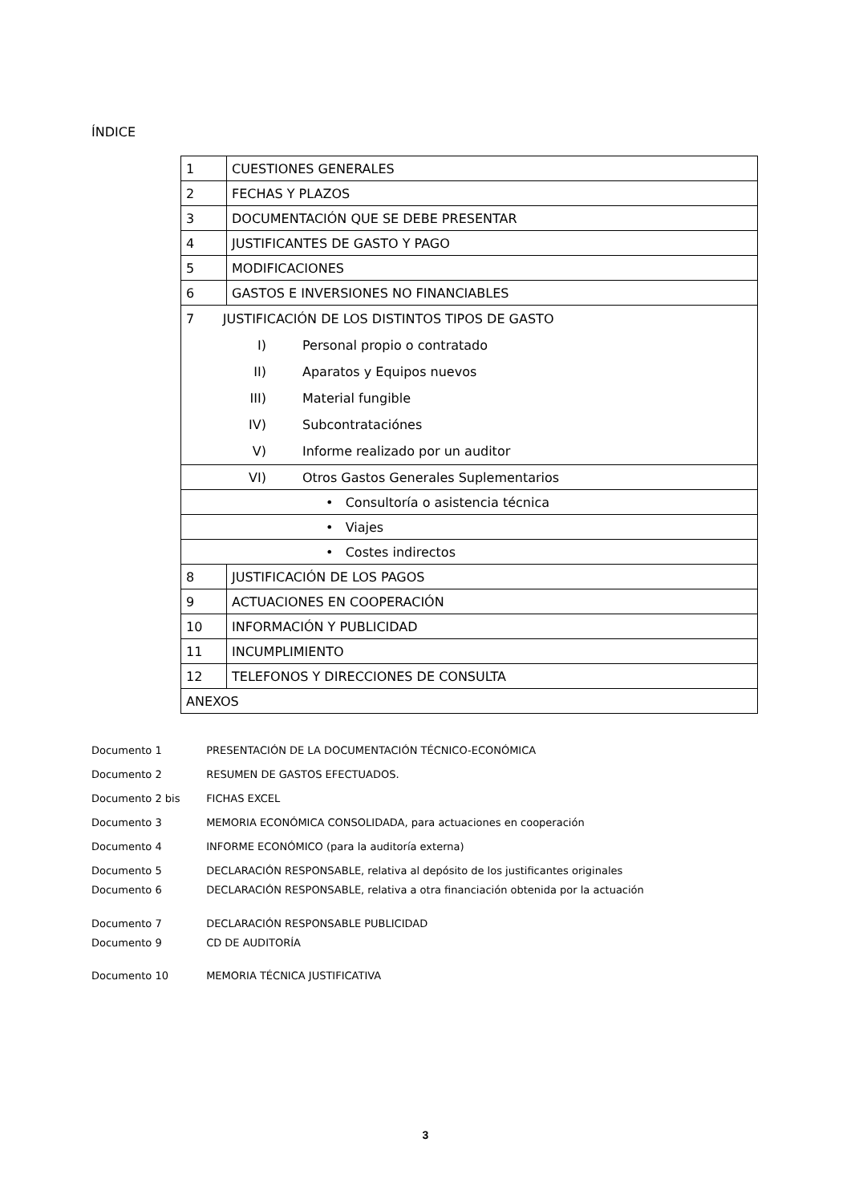ÍNDICE
| 1 | CUESTIONES GENERALES |
| 2 | FECHAS Y PLAZOS |
| 3 | DOCUMENTACIÓN QUE SE DEBE PRESENTAR |
| 4 | JUSTIFICANTES DE GASTO Y PAGO |
| 5 | MODIFICACIONES |
| 6 | GASTOS E INVERSIONES NO FINANCIABLES |
| 7 JUSTIFICACIÓN DE LOS DISTINTOS TIPOS DE GASTO | |
| I) Personal propio o contratado | |
| II) Aparatos y Equipos nuevos | |
| III) Material fungible | |
| IV) Subcontrataciónes | |
| V) Informe realizado por un auditor | |
| VI) Otros Gastos Generales Suplementarios | |
| • Consultoría o asistencia técnica | |
| • Viajes | |
| • Costes indirectos | |
| 8 | JUSTIFICACIÓN DE LOS PAGOS |
| 9 | ACTUACIONES EN COOPERACIÓN |
| 10 | INFORMACIÓN Y PUBLICIDAD |
| 11 | INCUMPLIMIENTO |
| 12 | TELEFONOS Y DIRECCIONES DE CONSULTA |
| ANEXOS | |
Documento 1 PRESENTACIÓN DE LA DOCUMENTACIÓN TÉCNICO-ECONÓMICA
Documento 2 RESUMEN DE GASTOS EFECTUADOS.
Documento 2 bis FICHAS EXCEL
Documento 3 MEMORIA ECONÓMICA CONSOLIDADA, para actuaciones en cooperación
Documento 4 INFORME ECONÓMICO (para la auditoría externa)
Documento 5 DECLARACIÓN RESPONSABLE, relativa al depósito de los justificantes originales
Documento 6 DECLARACIÓN RESPONSABLE, relativa a otra financiación obtenida por la actuación
Documento 7 DECLARACIÓN RESPONSABLE PUBLICIDAD
Documento 9 CD DE AUDITORÍA
Documento 10 MEMORIA TÉCNICA JUSTIFICATIVA
3